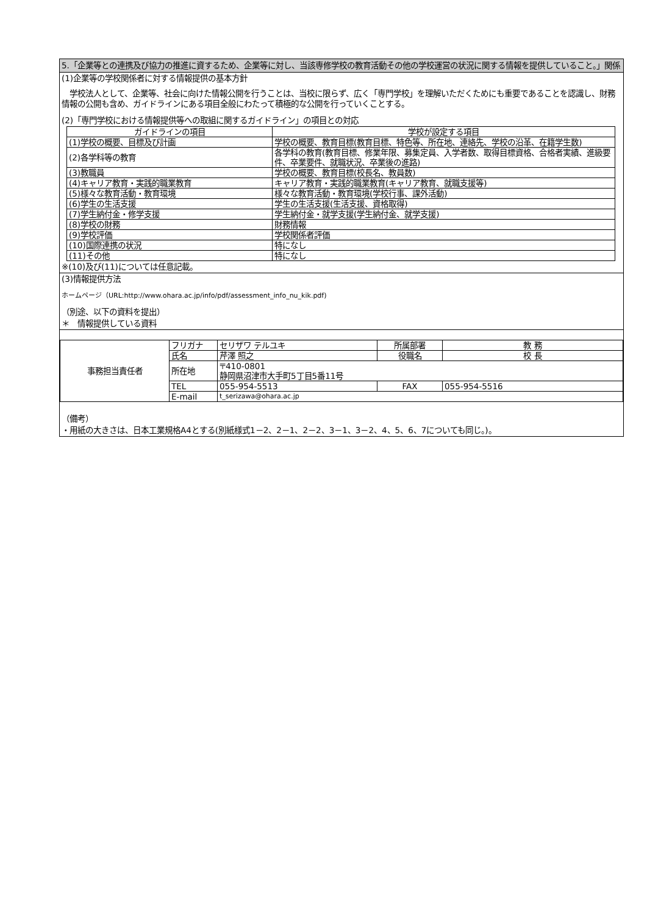5.「企業等との連携及び協力の推進に資するため、企業等に対し、当該専修学校の教育活動その他の学校運営の状況に関する情報を提供していること。」関係
(1)企業等の学校関係者に対する情報提供の基本方針
　学校法人として、企業等、社会に向けた情報公開を行うことは、当校に限らず、広く「専門学校」を理解いただくためにも重要であることを認識し、財務情報の公開も含め、ガイドラインにある項目全般にわたって積極的な公開を行っていくことする。
(2)「専門学校における情報提供等への取組に関するガイドライン」の項目との対応
| ガイドラインの項目 | 学校が設定する項目 |
| --- | --- |
| (1)学校の概要、目標及び計画 | 学校の概要、教育目標(教育目標、特色等、所在地、連絡先、学校の沿革、在籍学生数) |
| (2)各学科等の教育 | 各学科の教育(教育目標、修業年限、募集定員、入学者数、取得目標資格、合格者実績、進級要件、卒業要件、就職状況、卒業後の進路) |
| (3)教職員 | 学校の概要、教育目標(校長名、教員数) |
| (4)キャリア教育・実践的職業教育 | キャリア教育・実践的職業教育(キャリア教育、就職支援等) |
| (5)様々な教育活動・教育環境 | 様々な教育活動・教育環境(学校行事、課外活動) |
| (6)学生の生活支援 | 学生の生活支援(生活支援、資格取得) |
| (7)学生納付金・修学支援 | 学生納付金・就学支援(学生納付金、就学支援) |
| (8)学校の財務 | 財務情報 |
| (9)学校評価 | 学校関係者評価 |
| (10)国際連携の状況 | 特になし |
| (11)その他 | 特になし |
※(10)及び(11)については任意記載。
(3)情報提供方法
ホームページ（URL:http://www.ohara.ac.jp/info/pdf/assessment_info_nu_kik.pdf)
（別途、以下の資料を提出）
＊　情報提供している資料
| 事務担当責任者 | フリガナ | セリザワ テルユキ | 所属部署 | 教 務 |
| | 氏名 | 芹澤 照之 | 役職名 | 校 長 |
| | 所在地 | 〒410-0801 静岡県沼津市大手町5丁目5番11号 | | |
| | TEL | 055-954-5513 | FAX | 055-954-5516 |
| | E-mail | t_serizawa@ohara.ac.jp | | |
（備考）
・用紙の大きさは、日本工業規格A4とする(別紙様式1－2、2－1、2－2、3－1、3－2、4、5、6、7についても同じ。)。